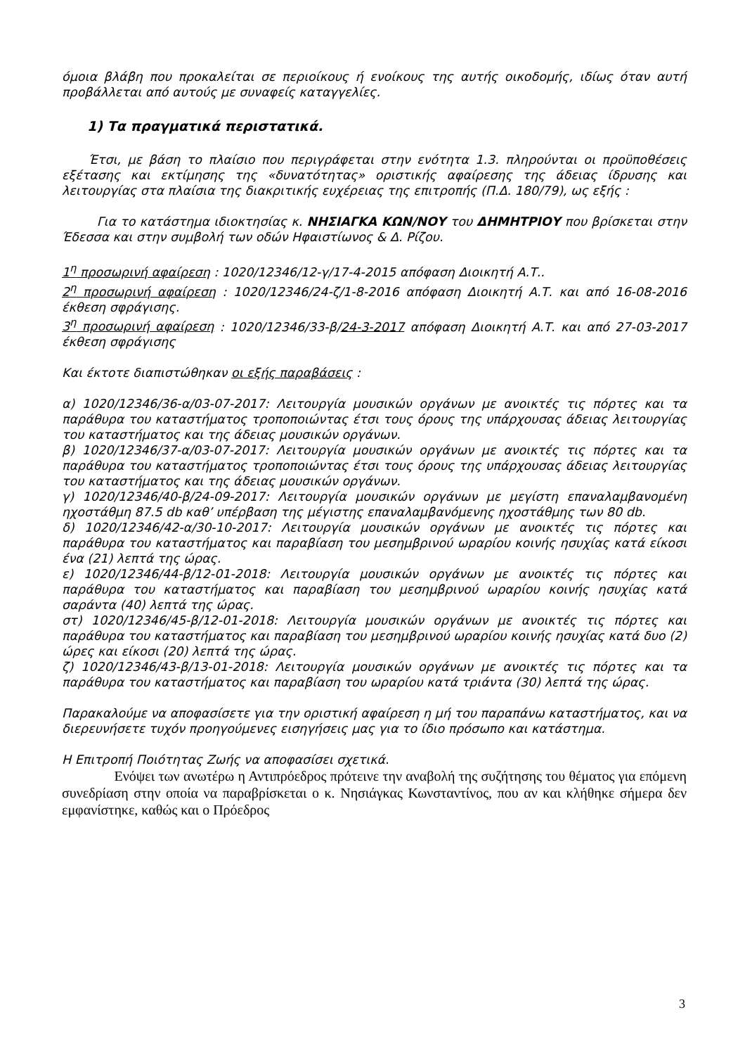όμοια βλάβη που προκαλείται σε περιοίκους ή ενοίκους της αυτής οικοδομής, ιδίως όταν αυτή προβάλλεται από αυτούς με συναφείς καταγγελίες.
1) Τα πραγματικά περιστατικά.
Έτσι, με βάση το πλαίσιο που περιγράφεται στην ενότητα 1.3. πληρούνται οι προϋποθέσεις εξέτασης και εκτίμησης της «δυνατότητας» οριστικής αφαίρεσης της άδειας ίδρυσης και λειτουργίας στα πλαίσια της διακριτικής ευχέρειας της επιτροπής (Π.Δ. 180/79), ως εξής :
Για το κατάστημα ιδιοκτησίας κ. ΝΗΣΙΑΓΚΑ ΚΩΝ/ΝΟΥ του ΔΗΜΗΤΡΙΟΥ που βρίσκεται στην Έδεσσα και στην συμβολή των οδών Ηφαιστίωνος & Δ. Ρίζου.
1<sup>η</sup> προσωρινή αφαίρεση : 1020/12346/12-γ/17-4-2015 απόφαση Διοικητή Α.Τ..
2<sup>η</sup> προσωρινή αφαίρεση : 1020/12346/24-ζ/1-8-2016 απόφαση Διοικητή Α.Τ. και από 16-08-2016 έκθεση σφράγισης.
3<sup>η</sup> προσωρινή αφαίρεση : 1020/12346/33-β/24-3-2017 απόφαση Διοικητή Α.Τ. και από 27-03-2017 έκθεση σφράγισης
Και έκτοτε διαπιστώθηκαν οι εξής παραβάσεις :
α) 1020/12346/36-α/03-07-2017: Λειτουργία μουσικών οργάνων με ανοικτές τις πόρτες και τα παράθυρα του καταστήματος τροποποιώντας έτσι τους όρους της υπάρχουσας άδειας λειτουργίας του καταστήματος και της άδειας μουσικών οργάνων.
β) 1020/12346/37-α/03-07-2017: Λειτουργία μουσικών οργάνων με ανοικτές τις πόρτες και τα παράθυρα του καταστήματος τροποποιώντας έτσι τους όρους της υπάρχουσας άδειας λειτουργίας του καταστήματος και της άδειας μουσικών οργάνων.
γ) 1020/12346/40-β/24-09-2017: Λειτουργία μουσικών οργάνων με μεγίστη επαναλαμβανομένη ηχοστάθμη 87.5 db καθ’ υπέρβαση της μέγιστης επαναλαμβανόμενης ηχοστάθμης των 80 db.
δ) 1020/12346/42-α/30-10-2017: Λειτουργία μουσικών οργάνων με ανοικτές τις πόρτες και παράθυρα του καταστήματος και παραβίαση του μεσημβρινού ωραρίου κοινής ησυχίας κατά είκοσι ένα (21) λεπτά της ώρας.
ε) 1020/12346/44-β/12-01-2018: Λειτουργία μουσικών οργάνων με ανοικτές τις πόρτες και παράθυρα του καταστήματος και παραβίαση του μεσημβρινού ωραρίου κοινής ησυχίας κατά σαράντα (40) λεπτά της ώρας.
στ) 1020/12346/45-β/12-01-2018: Λειτουργία μουσικών οργάνων με ανοικτές τις πόρτες και παράθυρα του καταστήματος και παραβίαση του μεσημβρινού ωραρίου κοινής ησυχίας κατά δυο (2) ώρες και είκοσι (20) λεπτά της ώρας.
ζ) 1020/12346/43-β/13-01-2018: Λειτουργία μουσικών οργάνων με ανοικτές τις πόρτες και τα παράθυρα του καταστήματος και παραβίαση του ωραρίου κατά τριάντα (30) λεπτά της ώρας.
Παρακαλούμε να αποφασίσετε για την οριστική αφαίρεση η μή του παραπάνω καταστήματος, και να διερευνήσετε τυχόν προηγούμενες εισηγήσεις μας για το ίδιο πρόσωπο και κατάστημα.
Η Επιτροπή Ποιότητας Ζωής να αποφασίσει σχετικά.
Ενόψει των ανωτέρω η Αντιπρόεδρος πρότεινε την αναβολή της συζήτησης του θέματος για επόμενη συνεδρίαση στην οποία να παραβρίσκεται ο κ. Νησιάγκας Κωνσταντίνος, που αν και κλήθηκε σήμερα δεν εμφανίστηκε, καθώς και ο Πρόεδρος
3